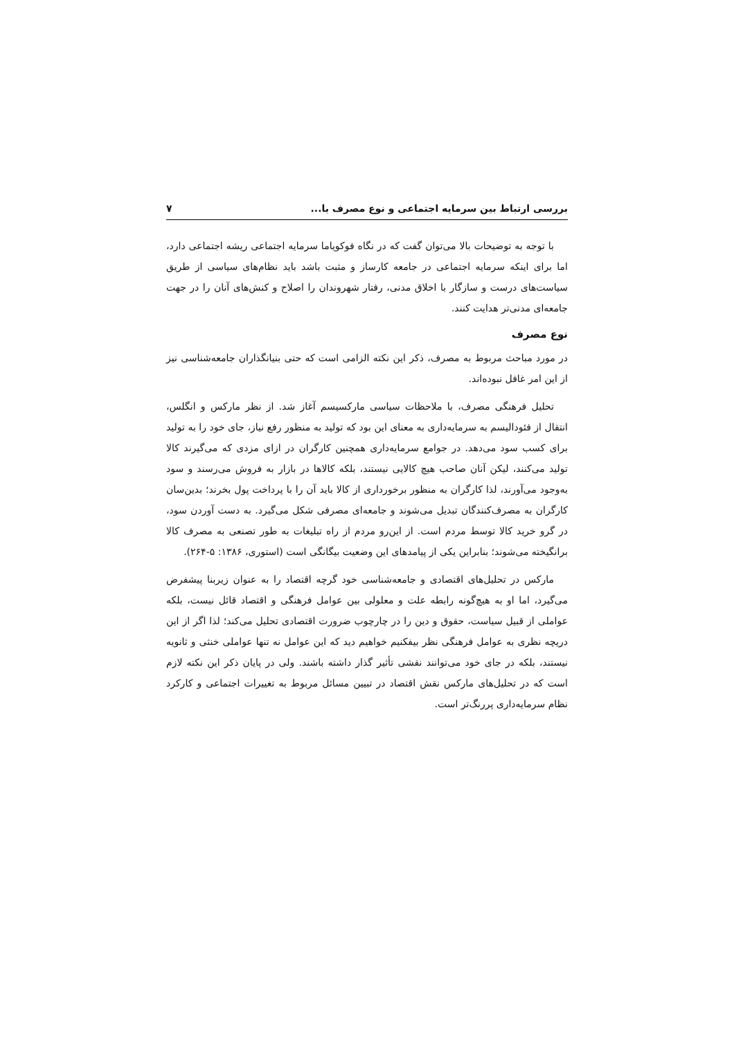بررسی ارتباط بین سرمایه اجتماعی و نوع مصرف با... ۷
با توجه به توضیحات بالا می‌توان گفت که در نگاه فوکویاما سرمایه اجتماعی ریشه اجتماعی دارد، اما برای اینکه سرمایه اجتماعی در جامعه کارساز و مثبت باشد باید نظام‌های سیاسی از طریق سیاست‌های درست و سازگار با اخلاق مدنی، رفتار شهروندان را اصلاح و کنش‌های آنان را در جهت جامعه‌ای مدنی‌تر هدایت کنند.
نوع مصرف
در مورد مباحث مربوط به مصرف، ذکر این نکته الزامی است که حتی بنیانگذاران جامعه‌شناسی نیز از این امر غافل نبوده‌اند.
تحلیل فرهنگی مصرف، با ملاحظات سیاسی مارکسیسم آغاز شد. از نظر مارکس و انگلس، انتقال از فئودالیسم به سرمایه‌داری به معنای این بود که تولید به منظور رفع نیاز، جای خود را به تولید برای کسب سود می‌دهد. در جوامع سرمایه‌داری همچنین کارگران در ازای مزدی که می‌گیرند کالا تولید می‌کنند، لیکن آنان صاحب هیچ کالایی نیستند، بلکه کالاها در بازار به فروش می‌رسند و سود به‌وجود می‌آورند، لذا کارگران به منظور برخورداری از کالا باید آن را با پرداخت پول بخرند؛ بدین‌سان کارگران به مصرف‌کنندگان تبدیل می‌شوند و جامعه‌ای مصرفی شکل می‌گیرد. به دست آوردن سود، در گرو خرید کالا توسط مردم است. از این‌رو مردم از راه تبلیغات به طور تصنعی به مصرف کالا برانگیخته می‌شوند؛ بنابراین یکی از پیامدهای این وضعیت بیگانگی است (استوری، ۱۳۸۶: ۵-۲۶۴).
مارکس در تحلیل‌های اقتصادی و جامعه‌شناسی خود گرچه اقتصاد را به عنوان زیربنا پیشفرض می‌گیرد، اما او به هیچ‌گونه رابطه علت و معلولی بین عوامل فرهنگی و اقتصاد قائل نیست، بلکه عواملی از قبیل سیاست، حقوق و دین را در چارچوب ضرورت اقتصادی تحلیل می‌کند؛ لذا اگر از این دریچه نظری به عوامل فرهنگی نظر بیفکنیم خواهیم دید که این عوامل نه تنها عواملی خنثی و ثانویه نیستند، بلکه در جای خود می‌توانند نقشی تأثیر گذار داشته باشند. ولی در پایان ذکر این نکته لازم است که در تحلیل‌های مارکس نقش اقتصاد در تبیین مسائل مربوط به تغییرات اجتماعی و کارکرد نظام سرمایه‌داری پررنگ‌تر است.